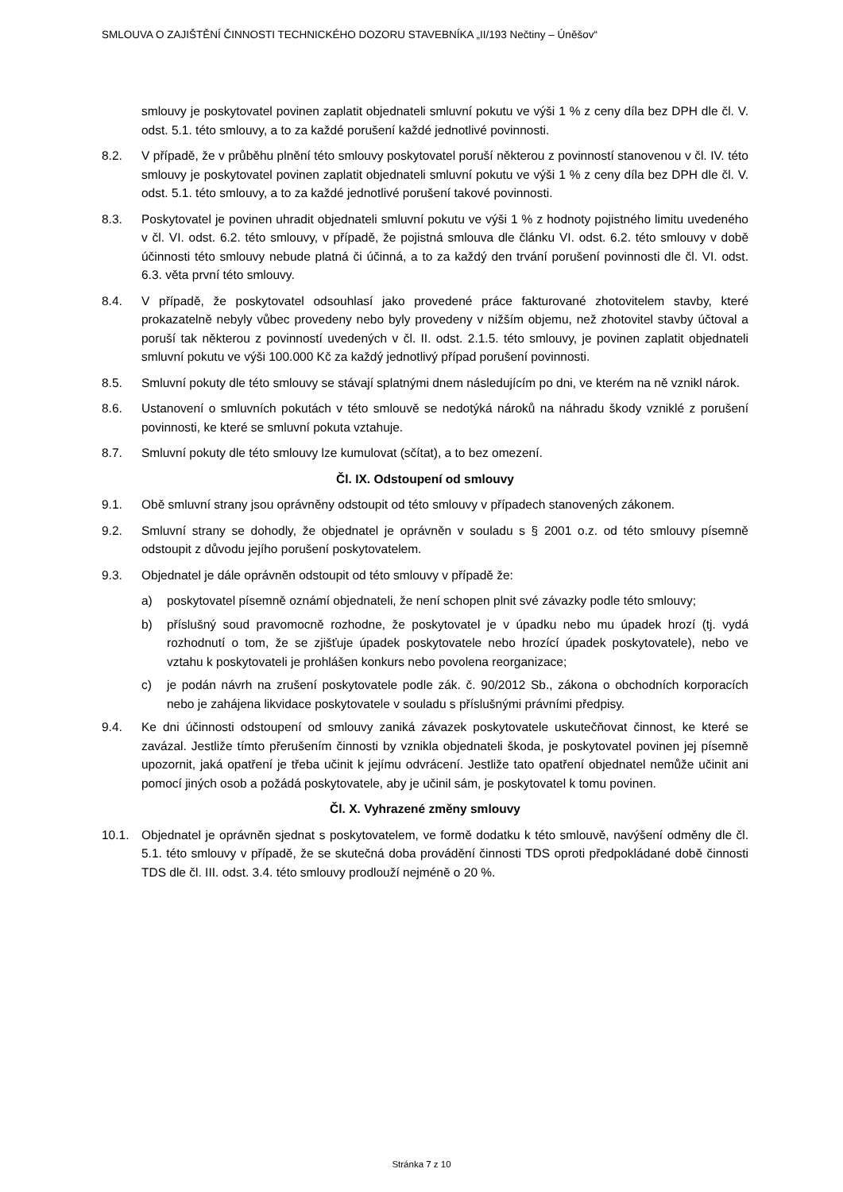SMLOUVA O ZAJIŠTĚNÍ ČINNOSTI TECHNICKÉHO DOZORU STAVEBNÍKA „II/193 Nečtiny – Úněšov“
smlouvy je poskytovatel povinen zaplatit objednateli smluvní pokutu ve výši 1 % z ceny díla bez DPH dle čl. V. odst. 5.1. této smlouvy, a to za každé porušení každé jednotlivé povinnosti.
8.2. V případě, že v průběhu plnění této smlouvy poskytovatel poruší některou z povinností stanovenou v čl. IV. této smlouvy je poskytovatel povinen zaplatit objednateli smluvní pokutu ve výši 1 % z ceny díla bez DPH dle čl. V. odst. 5.1. této smlouvy, a to za každé jednotlivé porušení takové povinnosti.
8.3. Poskytovatel je povinen uhradit objednateli smluvní pokutu ve výši 1 % z hodnoty pojistného limitu uvedeného v čl. VI. odst. 6.2. této smlouvy, v případě, že pojistná smlouva dle článku VI. odst. 6.2. této smlouvy v době účinnosti této smlouvy nebude platná či účinná, a to za každý den trvání porušení povinnosti dle čl. VI. odst. 6.3. věta první této smlouvy.
8.4. V případě, že poskytovatel odsouhlasí jako provedené práce fakturované zhotovitelem stavby, které prokazatelně nebyly vůbec provedeny nebo byly provedeny v nižším objemu, než zhotovitel stavby účtoval a poruší tak některou z povinností uvedených v čl. II. odst. 2.1.5. této smlouvy, je povinen zaplatit objednateli smluvní pokutu ve výši 100.000 Kč za každý jednotlivý případ porušení povinnosti.
8.5. Smluvní pokuty dle této smlouvy se stávají splatnými dnem následujícím po dni, ve kterém na ně vznikl nárok.
8.6. Ustanovení o smluvních pokutách v této smlouvě se nedotýká nároků na náhradu škody vzniklé z porušení povinnosti, ke které se smluvní pokuta vztahuje.
8.7. Smluvní pokuty dle této smlouvy lze kumulovat (sčítat), a to bez omezení.
Čl. IX. Odstoupení od smlouvy
9.1. Obě smluvní strany jsou oprávněny odstoupit od této smlouvy v případech stanovených zákonem.
9.2. Smluvní strany se dohodly, že objednatel je oprávněn v souladu s § 2001 o.z. od této smlouvy písemně odstoupit z důvodu jejího porušení poskytovatelem.
9.3. Objednatel je dále oprávněn odstoupit od této smlouvy v případě že:
a) poskytovatel písemně oznámí objednateli, že není schopen plnit své závazky podle této smlouvy;
b) příslušný soud pravomocně rozhodne, že poskytovatel je v úpadku nebo mu úpadek hrozí (tj. vydá rozhodnutí o tom, že se zjišťuje úpadek poskytovatele nebo hrozící úpadek poskytovatele), nebo ve vztahu k poskytovateli je prohlášen konkurs nebo povolena reorganizace;
c) je podán návrh na zrušení poskytovatele podle zák. č. 90/2012 Sb., zákona o obchodních korporacích nebo je zahájena likvidace poskytovatele v souladu s příslušnými právními předpisy.
9.4. Ke dni účinnosti odstoupení od smlouvy zaniká závazek poskytovatele uskutečňovat činnost, ke které se zavázal. Jestliže tímto přerušením činnosti by vznikla objednateli škoda, je poskytovatel povinen jej písemně upozornit, jaká opatření je třeba učinit k jejímu odvrácení. Jestliže tato opatření objednatel nemůže učinit ani pomocí jiných osob a požádá poskytovatele, aby je učinil sám, je poskytovatel k tomu povinen.
Čl. X. Vyhrazené změny smlouvy
10.1. Objednatel je oprávněn sjednat s poskytovatelem, ve formě dodatku k této smlouvě, navýšení odměny dle čl. 5.1. této smlouvy v případě, že se skutečná doba provádění činnosti TDS oproti předpokládané době činnosti TDS dle čl. III. odst. 3.4. této smlouvy prodlouží nejméně o 20 %.
Stránka 7 z 10